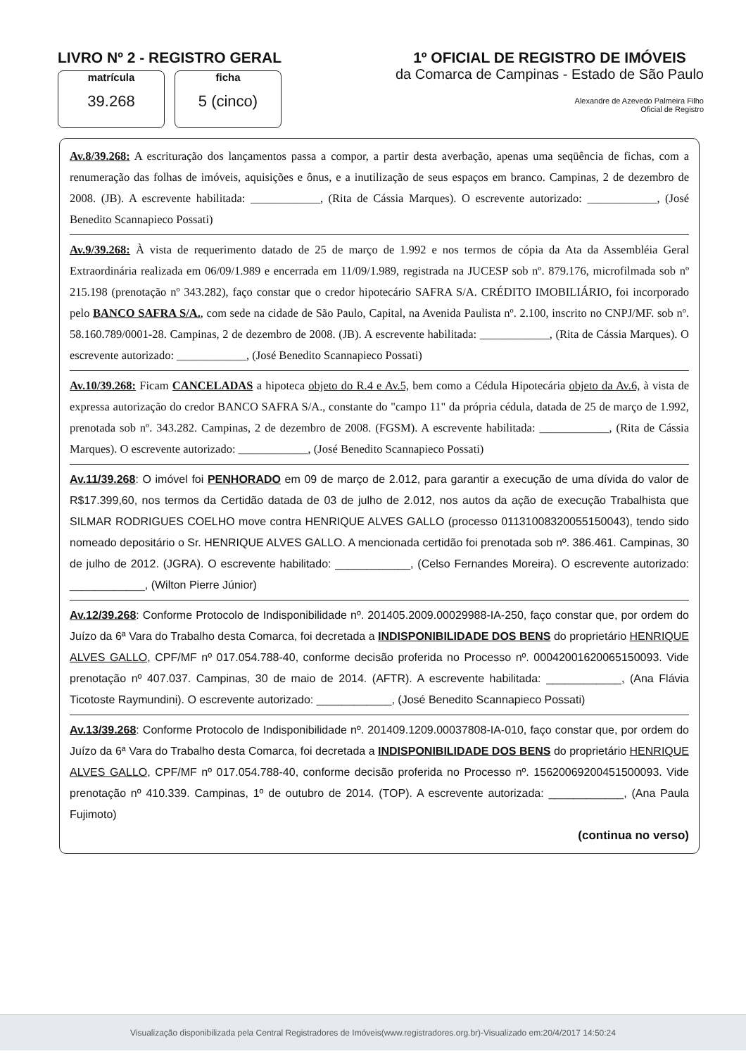LIVRO Nº 2 - REGISTRO GERAL
matrícula
39.268
ficha
5 (cinco)
1º OFICIAL DE REGISTRO DE IMÓVEIS
da Comarca de Campinas - Estado de São Paulo
Alexandre de Azevedo Palmeira Filho
Oficial de Registro
Av.8/39.268: A escrituração dos lançamentos passa a compor, a partir desta averbação, apenas uma seqüência de fichas, com a renumeração das folhas de imóveis, aquisições e ônus, e a inutilização de seus espaços em branco. Campinas, 2 de dezembro de 2008. (JB). A escrevente habilitada: ____________, (Rita de Cássia Marques). O escrevente autorizado: ____________, (José Benedito Scannapieco Possati)
Av.9/39.268: À vista de requerimento datado de 25 de março de 1.992 e nos termos de cópia da Ata da Assembléia Geral Extraordinária realizada em 06/09/1.989 e encerrada em 11/09/1.989, registrada na JUCESP sob nº. 879.176, microfilmada sob nº 215.198 (prenotação nº 343.282), faço constar que o credor hipotecário SAFRA S/A. CRÉDITO IMOBILIÁRIO, foi incorporado pelo BANCO SAFRA S/A., com sede na cidade de São Paulo, Capital, na Avenida Paulista nº. 2.100, inscrito no CNPJ/MF. sob nº. 58.160.789/0001-28. Campinas, 2 de dezembro de 2008. (JB). A escrevente habilitada: ____________, (Rita de Cássia Marques). O escrevente autorizado: ____________, (José Benedito Scannapieco Possati)
Av.10/39.268: Ficam CANCELADAS a hipoteca objeto do R.4 e Av.5, bem como a Cédula Hipotecária objeto da Av.6, à vista de expressa autorização do credor BANCO SAFRA S/A., constante do "campo 11" da própria cédula, datada de 25 de março de 1.992, prenotada sob nº. 343.282. Campinas, 2 de dezembro de 2008. (FGSM). A escrevente habilitada: ____________, (Rita de Cássia Marques). O escrevente autorizado: ____________, (José Benedito Scannapieco Possati)
Av.11/39.268: O imóvel foi PENHORADO em 09 de março de 2.012, para garantir a execução de uma dívida do valor de R$17.399,60, nos termos da Certidão datada de 03 de julho de 2.012, nos autos da ação de execução Trabalhista que SILMAR RODRIGUES COELHO move contra HENRIQUE ALVES GALLO (processo 01131008320055150043), tendo sido nomeado depositário o Sr. HENRIQUE ALVES GALLO. A mencionada certidão foi prenotada sob nº. 386.461. Campinas, 30 de julho de 2012. (JGRA). O escrevente habilitado: ____________, (Celso Fernandes Moreira). O escrevente autorizado: ____________, (Wilton Pierre Júnior)
Av.12/39.268: Conforme Protocolo de Indisponibilidade nº. 201405.2009.00029988-IA-250, faço constar que, por ordem do Juízo da 6ª Vara do Trabalho desta Comarca, foi decretada a INDISPONIBILIDADE DOS BENS do proprietário HENRIQUE ALVES GALLO, CPF/MF nº 017.054.788-40, conforme decisão proferida no Processo nº. 00042001620065150093. Vide prenotação nº 407.037. Campinas, 30 de maio de 2014. (AFTR). A escrevente habilitada: ____________, (Ana Flávia Ticotoste Raymundini). O escrevente autorizado: ____________, (José Benedito Scannapieco Possati)
Av.13/39.268: Conforme Protocolo de Indisponibilidade nº. 201409.1209.00037808-IA-010, faço constar que, por ordem do Juízo da 6ª Vara do Trabalho desta Comarca, foi decretada a INDISPONIBILIDADE DOS BENS do proprietário HENRIQUE ALVES GALLO, CPF/MF nº 017.054.788-40, conforme decisão proferida no Processo nº. 15620069200451500093. Vide prenotação nº 410.339. Campinas, 1º de outubro de 2014. (TOP). A escrevente autorizada: ____________, (Ana Paula Fujimoto)
(continua no verso)
Visualização disponibilizada pela Central Registradores de Imóveis(www.registradores.org.br)-Visualizado em:20/4/2017 14:50:24